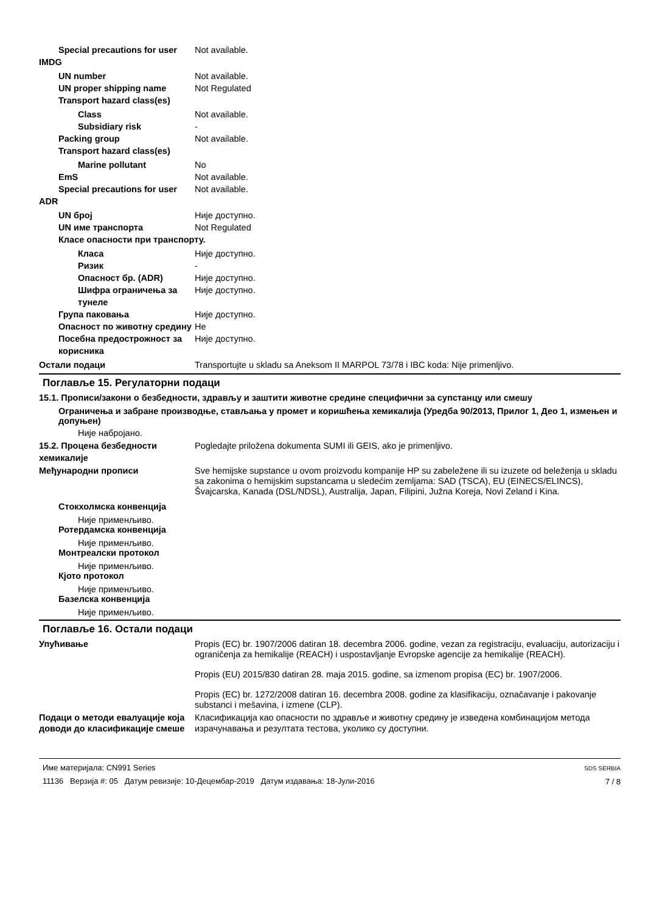Special precautions for user
Not available.
IMDG
UN number Not available.
UN proper shipping name Not Regulated
Transport hazard class(es)
Class Not available.
Subsidiary risk -
Packing group Not available.
Transport hazard class(es)
Marine pollutant No
EmS Not available.
Special precautions for user
Not available.
ADR
UN број Није доступно.
UN име транспорта Not Regulated
Класе опасности при транспорту.
Класа Није доступно.
Ризик -
Опасност бр. (ADR) Није доступно.
Шифра ограничења за тунеле
Није доступно.
Група паковања Није доступно.
Опасност по животну средину
Не
Посебна предострожност за корисника
Није доступно.
Остали подаци Transportujte u skladu sa Aneksom II MARPOL 73/78 i IBC koda: Nije primenljivo.
Поглавље 15. Регулаторни подаци
15.1. Прописи/закони о безбедности, здрављу и заштити животне средине специфични за супстанцу или смешу
Ограничења и забране производње, стављања у промет и коришћења хемикалија (Уредба 90/2013, Прилог 1, Део 1, измењен и допуњен)
Није набројано.
15.2. Процена безбедности хемикалије
Pogledajte priložena dokumenta SUMI ili GEIS, ako je primenljivo.
Међународни прописи Sve hemijske supstance u ovom proizvodu kompanije HP su zabeležene ili su izuzete od beleženja u skladu sa zakonima o hemijskim supstancama u sledećim zemljama: SAD (TSCA), EU (EINECS/ELINCS), Švajcarska, Kanada (DSL/NDSL), Australija, Japan, Filipini, Južna Koreja, Novi Zeland i Kina.
Стокхолмска конвенција
Није применљиво.
Ротердамска конвенција
Није применљиво.
Монтреалски протокол
Није применљиво.
Кјото протокол
Није применљиво.
Базелска конвенција
Није применљиво.
Поглавље 16. Остали подаци
Упућивање Propis (EC) br. 1907/2006 datiran 18. decembra 2006. godine, vezan za registraciju, evaluaciju, autorizaciju i ograničenja za hemikalije (REACH) i uspostavljanje Evropske agencije za hemikalije (REACH).
Propis (EU) 2015/830 datiran 28. maja 2015. godine, sa izmenom propisa (EC) br. 1907/2006.
Propis (EC) br. 1272/2008 datiran 16. decembra 2008. godine za klasifikaciju, označavanje i pakovanje substanci i mešavina, i izmene (CLP).
Подаци о методи евалуације која доводи до класификације смеше
Класификација као опасности по здравље и животну средину је изведена комбинацијом метода израчунавања и резултата тестова, уколико су доступни.
Име материјала: CN991 Series
11136 Верзија #: 05 Датум ревизије: 10-Децембар-2019 Датум издавања: 18-Јули-2016
SDS SERBIA
7 / 8